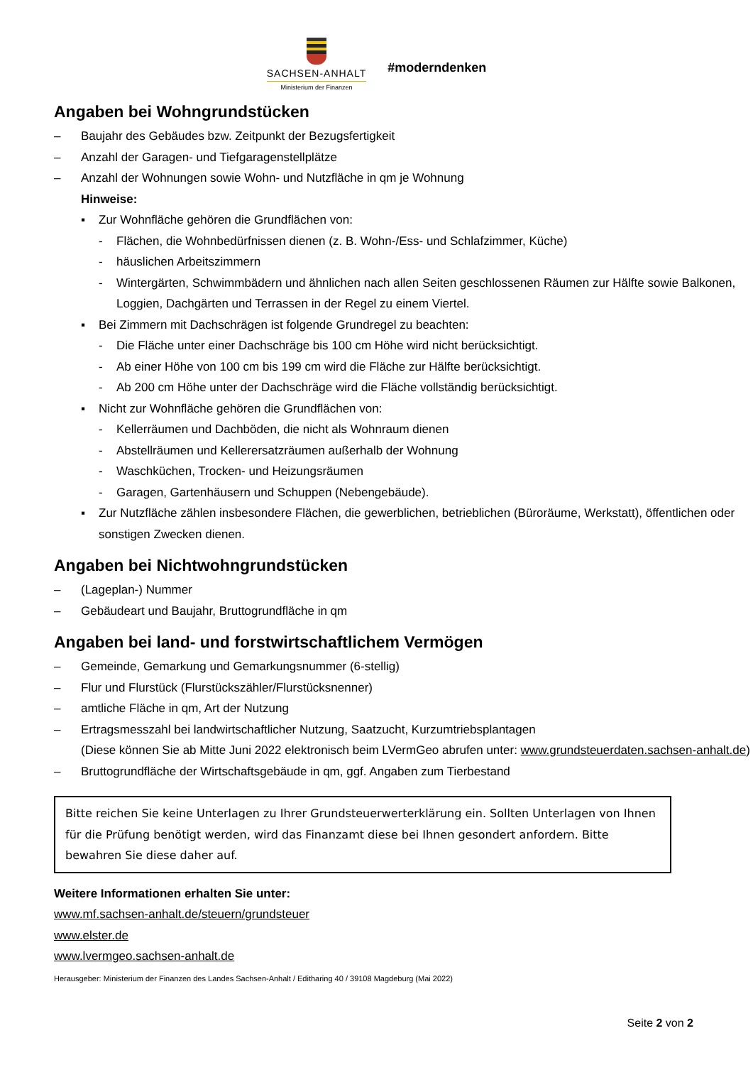SACHSEN-ANHALT
Ministerium der Finanzen
#moderndenken
Angaben bei Wohngrundstücken
– Baujahr des Gebäudes bzw. Zeitpunkt der Bezugsfertigkeit
– Anzahl der Garagen- und Tiefgaragenstellplätze
– Anzahl der Wohnungen sowie Wohn- und Nutzfläche in qm je Wohnung
Hinweise:
▪ Zur Wohnfläche gehören die Grundflächen von:
- Flächen, die Wohnbedürfnissen dienen (z. B. Wohn-/Ess- und Schlafzimmer, Küche)
- häuslichen Arbeitszimmern
- Wintergärten, Schwimmbädern und ähnlichen nach allen Seiten geschlossenen Räumen zur Hälfte sowie Balkonen, Loggien, Dachgärten und Terrassen in der Regel zu einem Viertel.
▪ Bei Zimmern mit Dachschrägen ist folgende Grundregel zu beachten:
- Die Fläche unter einer Dachschräge bis 100 cm Höhe wird nicht berücksichtigt.
- Ab einer Höhe von 100 cm bis 199 cm wird die Fläche zur Hälfte berücksichtigt.
- Ab 200 cm Höhe unter der Dachschräge wird die Fläche vollständig berücksichtigt.
▪ Nicht zur Wohnfläche gehören die Grundflächen von:
- Kellerräumen und Dachböden, die nicht als Wohnraum dienen
- Abstellräumen und Kellerersatzräumen außerhalb der Wohnung
- Waschküchen, Trocken- und Heizungsräumen
- Garagen, Gartenhäusern und Schuppen (Nebengebäude).
▪ Zur Nutzfläche zählen insbesondere Flächen, die gewerblichen, betrieblichen (Büroräume, Werkstatt), öffentlichen oder sonstigen Zwecken dienen.
Angaben bei Nichtwohngrundstücken
– (Lageplan-) Nummer
– Gebäudeart und Baujahr, Bruttogrundfläche in qm
Angaben bei land- und forstwirtschaftlichem Vermögen
– Gemeinde, Gemarkung und Gemarkungsnummer (6-stellig)
– Flur und Flurstück (Flurstückszähler/Flurstücksnenner)
– amtliche Fläche in qm, Art der Nutzung
– Ertragsmesszahl bei landwirtschaftlicher Nutzung, Saatzucht, Kurzumtriebsplantagen
(Diese können Sie ab Mitte Juni 2022 elektronisch beim LVermGeo abrufen unter: www.grundsteuerdaten.sachsen-anhalt.de)
– Bruttogrundfläche der Wirtschaftsgebäude in qm, ggf. Angaben zum Tierbestand
Bitte reichen Sie keine Unterlagen zu Ihrer Grundsteuerwerterklärung ein. Sollten Unterlagen von Ihnen für die Prüfung benötigt werden, wird das Finanzamt diese bei Ihnen gesondert anfordern. Bitte bewahren Sie diese daher auf.
Weitere Informationen erhalten Sie unter:
www.mf.sachsen-anhalt.de/steuern/grundsteuer
www.elster.de
www.lvermgeo.sachsen-anhalt.de
Herausgeber: Ministerium der Finanzen des Landes Sachsen-Anhalt / Editharing 40 / 39108 Magdeburg (Mai 2022)
Seite 2 von 2